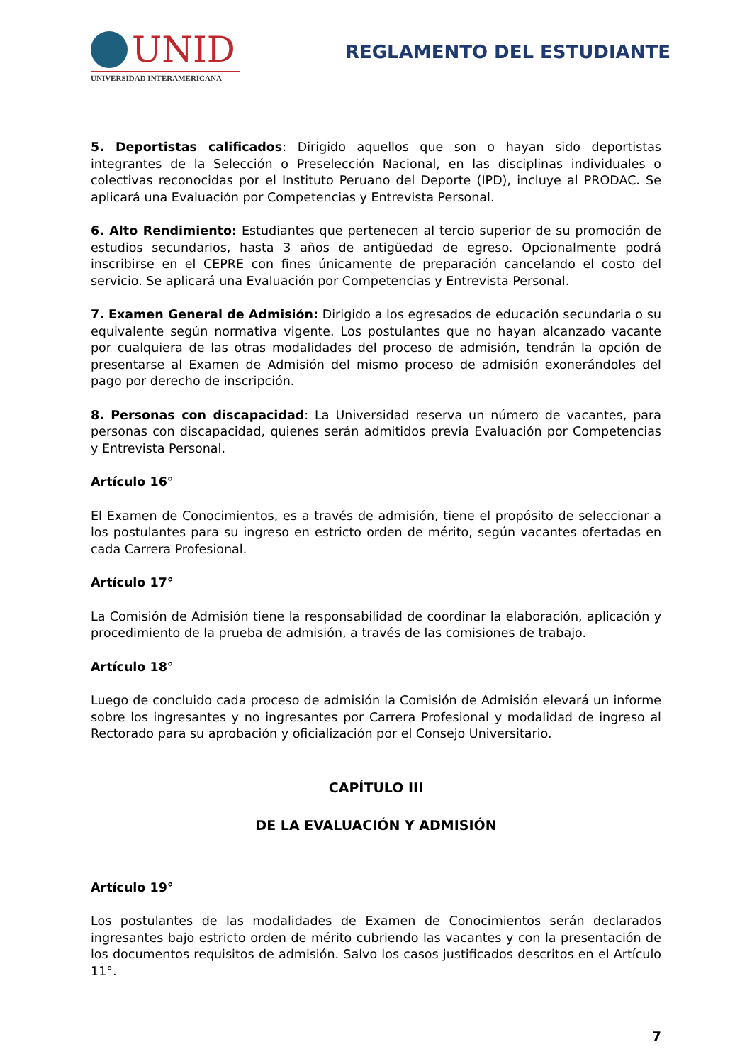UNID
UNIVERSIDAD INTERAMERICANA
REGLAMENTO DEL ESTUDIANTE
5. Deportistas calificados: Dirigido aquellos que son o hayan sido deportistas integrantes de la Selección o Preselección Nacional, en las disciplinas individuales o colectivas reconocidas por el Instituto Peruano del Deporte (IPD), incluye al PRODAC. Se aplicará una Evaluación por Competencias y Entrevista Personal.
6. Alto Rendimiento: Estudiantes que pertenecen al tercio superior de su promoción de estudios secundarios, hasta 3 años de antigüedad de egreso. Opcionalmente podrá inscribirse en el CEPRE con fines únicamente de preparación cancelando el costo del servicio. Se aplicará una Evaluación por Competencias y Entrevista Personal.
7. Examen General de Admisión: Dirigido a los egresados de educación secundaria o su equivalente según normativa vigente. Los postulantes que no hayan alcanzado vacante por cualquiera de las otras modalidades del proceso de admisión, tendrán la opción de presentarse al Examen de Admisión del mismo proceso de admisión exonerándoles del pago por derecho de inscripción.
8. Personas con discapacidad: La Universidad reserva un número de vacantes, para personas con discapacidad, quienes serán admitidos previa Evaluación por Competencias y Entrevista Personal.
Artículo 16°
El Examen de Conocimientos, es a través de admisión, tiene el propósito de seleccionar a los postulantes para su ingreso en estricto orden de mérito, según vacantes ofertadas en cada Carrera Profesional.
Artículo 17°
La Comisión de Admisión tiene la responsabilidad de coordinar la elaboración, aplicación y procedimiento de la prueba de admisión, a través de las comisiones de trabajo.
Artículo 18°
Luego de concluido cada proceso de admisión la Comisión de Admisión elevará un informe sobre los ingresantes y no ingresantes por Carrera Profesional y modalidad de ingreso al Rectorado para su aprobación y oficialización por el Consejo Universitario.
CAPÍTULO III
DE LA EVALUACIÓN Y ADMISIÓN
Artículo 19°
Los postulantes de las modalidades de Examen de Conocimientos serán declarados ingresantes bajo estricto orden de mérito cubriendo las vacantes y con la presentación de los documentos requisitos de admisión. Salvo los casos justificados descritos en el Artículo 11°.
7